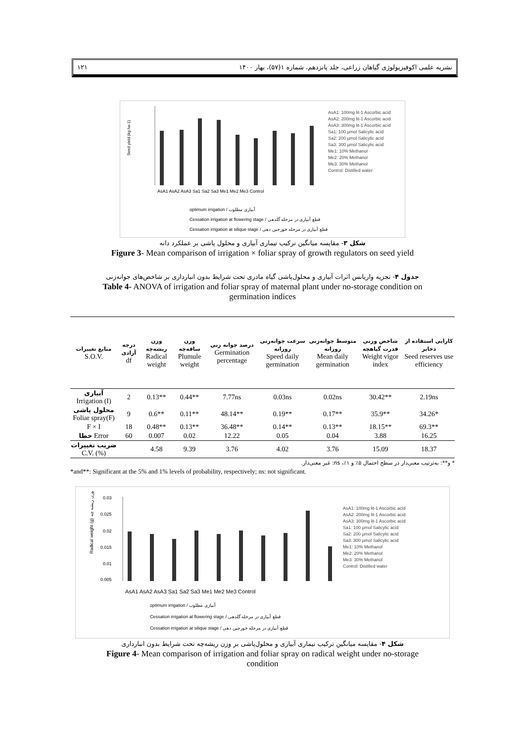۱۲۱ نشریه علمی اکوفیزیولوژی گیاهان زراعی، جلد پانزدهم، شماره ۱(۵۷)، بهار ۱۴۰۰
Seed yield (kg ha-1)
AsA1 AsA2 AsA3 Sa1 Sa2 Sa3 Me1 Me2 Me3 Control
optimum irrigation / آبیاری مطلوب
Cessation irrigation at flowering stage / قطع آبیاری در مرحله گلدهی
Cessation irrigation at silique stage / قطع آبیاری در مرحله خورجین دهی
AsA1: 100mg lit-1 Ascorbic acid
AsA2: 200mg lit-1 Ascorbic acid
AsA3: 300mg lit-1 Ascorbic acid
Sa1: 100 µmol Salicylic acid
Sa2: 200 µmol Salicylic acid
Sa3: 300 µmol Salicylic acid
Me1: 10% Methanol
Me2: 20% Methanol
Me3: 30% Methanol
Control: Distilled water
شکل ۳- مقایسه میانگین ترکیب تیماری آبیاری و محلول پاشی بر عملکرد دانه
Figure 3- Mean comparison of irrigation × foliar spray of growth regulators on seed yield
جدول ۴- تجزیه واریانس اثرات آبیاری و محلول‌پاشی گیاه مادری تحت شرایط بدون انبارداری بر شاخص‌های جوانه‌زنی
Table 4- ANOVA of irrigation and foliar spray of maternal plant under no-storage condition on
germination indices
| منابع تغییرات S.O.V. | درجه آزادی df | وزن ریشه‌چه Radical weight | وزن ساقه‌چه Plumule weight | درصد جوانه زنی Germination percentage | سرعت جوانه‌زنی روزانه Speed daily germination | متوسط جوانه‌زنی روزانه Mean daily germination | شاخص وزنی قدرت گیاهچه Weight vigor index | کارایی استفاده از ذخایر Seed reserves use efficiency |
| --- | --- | --- | --- | --- | --- | --- | --- | --- |
| آبیاری Irrigation (I) | 2 | 0.13** | 0.44** | 7.77ns | 0.03ns | 0.02ns | 30.42** | 2.19ns |
| محلول پاشی Foliar spray(F) | 9 | 0.6** | 0.11** | 48.14** | 0.19** | 0.17** | 35.9** | 34.26* |
| F × I | 18 | 0.48** | 0.13** | 36.48** | 0.14** | 0.13** | 18.15** | 69.3** |
| خطا Error | 60 | 0.007 | 0.02 | 12.22 | 0.05 | 0.04 | 3.88 | 16.25 |
| ضریب تغییرات C.V. (%) | | 4.58 | 9.39 | 3.76 | 4.02 | 3.76 | 15.09 | 18.37 |
* و**: به‌ترتیب معنی‌دار در سطح احتمال ۵٪ و ۱٪، ns: غیر معنی‌دار.
*and**: Significant at the 5% and 1% levels of probability, respectively; ns: not significant.
Radical weight (g) وزن ریشه چه
0.03
0.025
0.02
0.015
0.01
0.005
AsA1 AsA2 AsA3 Sa1 Sa2 Sa3 Me1 Me2 Me3 Control
optimum irrigation / آبیاری مطلوب
Cessation irrigation at flowering stage / قطع آبیاری در مرحله گلدهی
Cessation irrigation at silique stage / قطع آبیاری در مرحله خورجین دهی
AsA1: 100mg lit-1 Ascorbic acid
AsA2: 200mg lit-1 Ascorbic acid
AsA3: 300mg lit-1 Ascorbic acid
Sa1: 100 µmol Salicylic acid
Sa2: 200 µmol Salicylic acid
Sa3: 300 µmol Salicylic acid
Me1: 10% Methanol
Me2: 20% Methanol
Me3: 30% Methanol
Control: Distilled water
شکل ۴- مقایسه میانگین ترکیب تیماری آبیاری و محلول‌پاشی بر وزن ریشه‌چه تحت شرایط بدون انبارداری
Figure 4- Mean comparison of irrigation and foliar spray on radical weight under no-storage
condition